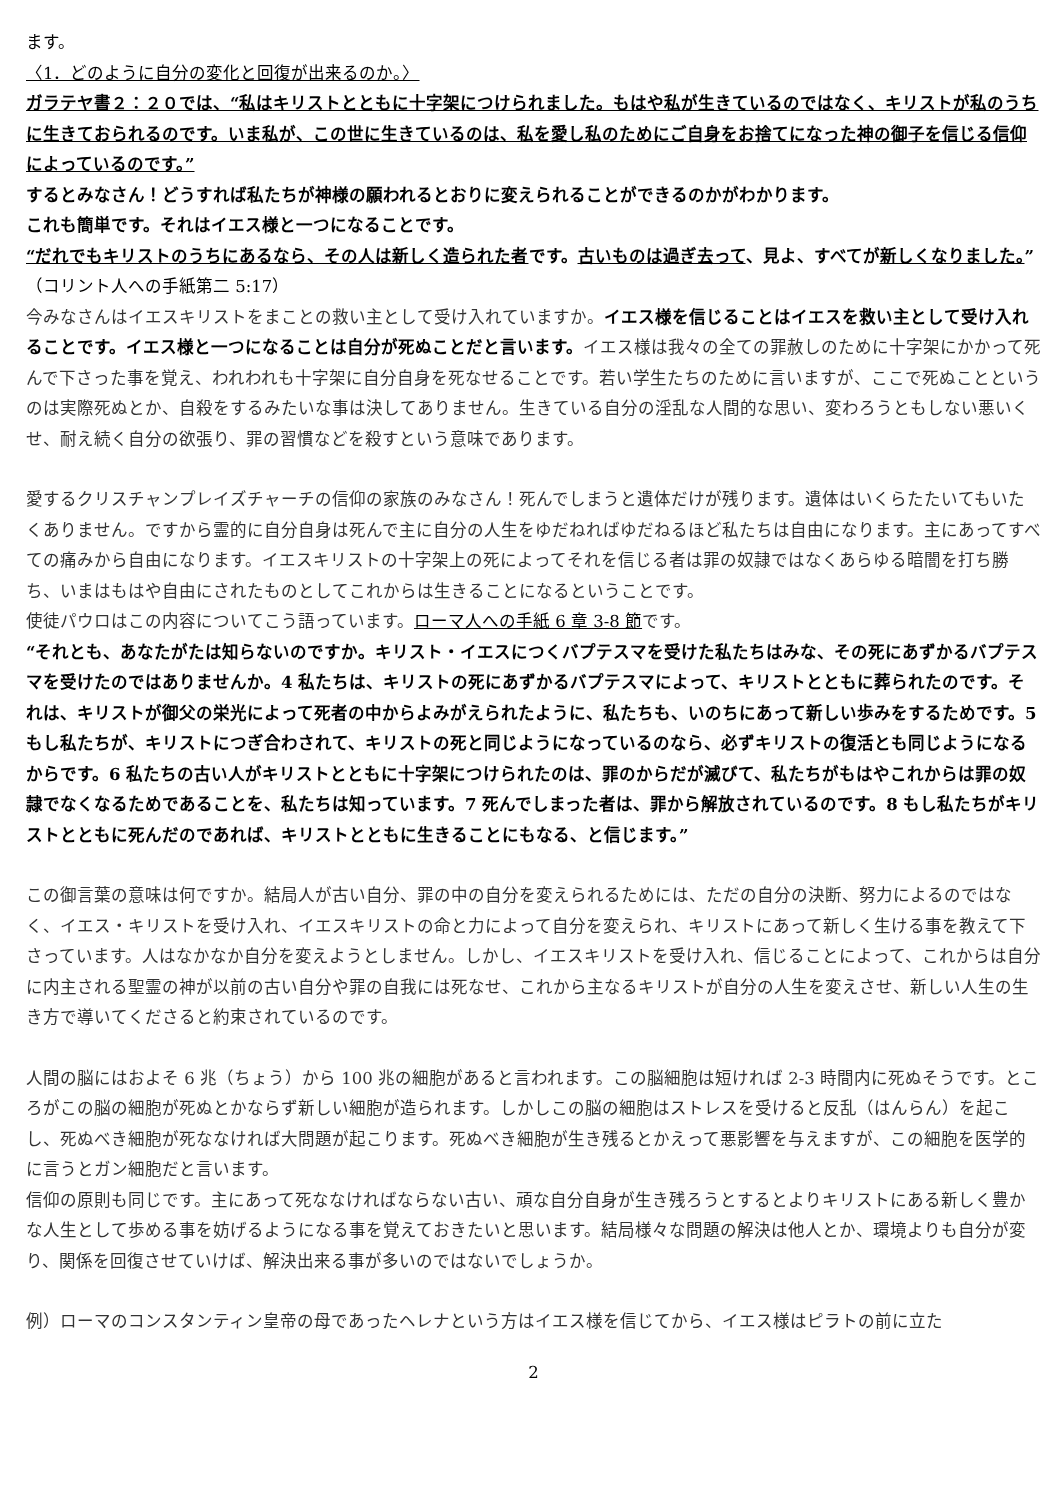ます。
〈1．どのように自分の変化と回復が出来るのか。〉
ガラテヤ書２：２０では、“私はキリストとともに十字架につけられました。もはや私が生きているのではなく、キリストが私のうちに生きておられるのです。いま私が、この世に生きているのは、私を愛し私のためにご自身をお捨てになった神の御子を信じる信仰によっているのです。”
するとみなさん！どうすれば私たちが神様の願われるとおりに変えられることができるのかがわかります。
これも簡単です。それはイエス様と一つになることです。
“だれでもキリストのうちにあるなら、その人は新しく造られた者です。古いものは過ぎ去って、見よ、すべてが新しくなりました。”（コリント人への手紙第二 5:17）
今みなさんはイエスキリストをまことの救い主として受け入れていますか。イエス様を信じることはイエスを救い主として受け入れることです。イエス様と一つになることは自分が死ぬことだと言います。イエス様は我々の全ての罪赦しのために十字架にかかって死んで下さった事を覚え、われわれも十字架に自分自身を死なせることです。若い学生たちのために言いますが、ここで死ぬことというのは実際死ぬとか、自殺をするみたいな事は決してありません。生きている自分の淫乱な人間的な思い、変わろうともしない悪いくせ、耐え続く自分の欲張り、罪の習慣などを殺すという意味であります。
愛するクリスチャンプレイズチャーチの信仰の家族のみなさん！死んでしまうと遺体だけが残ります。遺体はいくらたたいてもいたくありません。ですから霊的に自分自身は死んで主に自分の人生をゆだねればゆだねるほど私たちは自由になります。主にあってすべての痛みから自由になります。イエスキリストの十字架上の死によってそれを信じる者は罪の奴隷ではなくあらゆる暗闇を打ち勝ち、いまはもはや自由にされたものとしてこれからは生きることになるということです。
使徒パウロはこの内容についてこう語っています。ローマ人への手紙 6 章 3-8 節です。
“それとも、あなたがたは知らないのですか。キリスト・イエスにつくバプテスマを受けた私たちはみな、その死にあずかるバプテスマを受けたのではありませんか。4 私たちは、キリストの死にあずかるバプテスマによって、キリストとともに葬られたのです。それは、キリストが御父の栄光によって死者の中からよみがえられたように、私たちも、いのちにあって新しい歩みをするためです。5 もし私たちが、キリストにつぎ合わされて、キリストの死と同じようになっているのなら、必ずキリストの復活とも同じようになるからです。6 私たちの古い人がキリストとともに十字架につけられたのは、罪のからだが滅びて、私たちがもはやこれからは罪の奴隷でなくなるためであることを、私たちは知っています。7 死んでしまった者は、罪から解放されているのです。8 もし私たちがキリストとともに死んだのであれば、キリストとともに生きることにもなる、と信じます。”
この御言葉の意味は何ですか。結局人が古い自分、罪の中の自分を変えられるためには、ただの自分の決断、努力によるのではなく、イエス・キリストを受け入れ、イエスキリストの命と力によって自分を変えられ、キリストにあって新しく生ける事を教えて下さっています。人はなかなか自分を変えようとしません。しかし、イエスキリストを受け入れ、信じることによって、これからは自分に内主される聖霊の神が以前の古い自分や罪の自我には死なせ、これから主なるキリストが自分の人生を変えさせ、新しい人生の生き方で導いてくださると約束されているのです。
人間の脳にはおよそ 6 兆（ちょう）から 100 兆の細胞があると言われます。この脳細胞は短ければ 2-3 時間内に死ぬそうです。ところがこの脳の細胞が死ぬとかならず新しい細胞が造られます。しかしこの脳の細胞はストレスを受けると反乱（はんらん）を起こし、死ぬべき細胞が死ななければ大問題が起こります。死ぬべき細胞が生き残るとかえって悪影響を与えますが、この細胞を医学的に言うとガン細胞だと言います。
信仰の原則も同じです。主にあって死ななければならない古い、頑な自分自身が生き残ろうとするとよりキリストにある新しく豊かな人生として歩める事を妨げるようになる事を覚えておきたいと思います。結局様々な問題の解決は他人とか、環境よりも自分が変り、関係を回復させていけば、解決出来る事が多いのではないでしょうか。
例）ローマのコンスタンティン皇帝の母であったヘレナという方はイエス様を信じてから、イエス様はピラトの前に立た
2